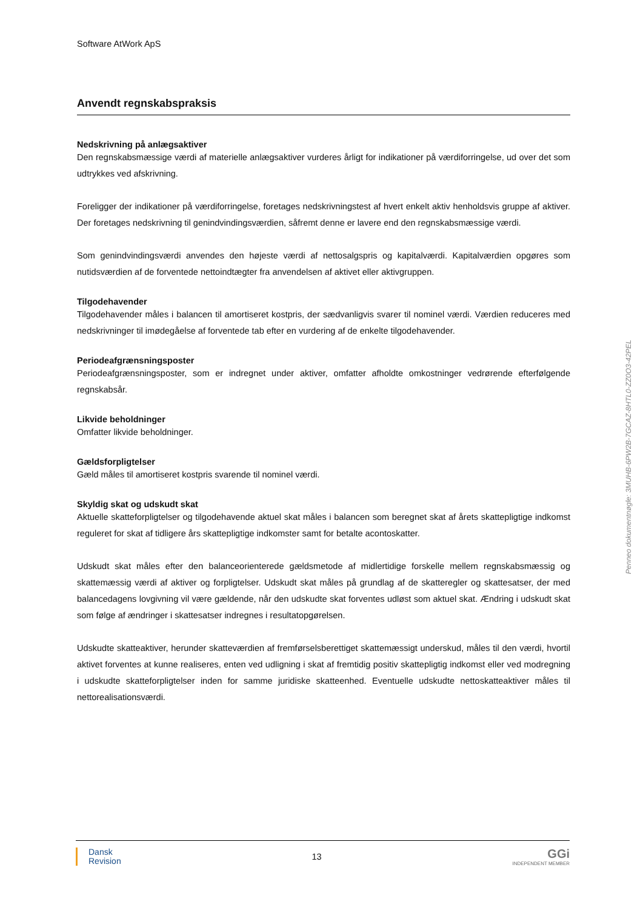Software AtWork ApS
Anvendt regnskabspraksis
Nedskrivning på anlægsaktiver
Den regnskabsmæssige værdi af materielle anlægsaktiver vurderes årligt for indikationer på værdiforringelse, ud over det som udtrykkes ved afskrivning.
Foreligger der indikationer på værdiforringelse, foretages nedskrivningstest af hvert enkelt aktiv henholdsvis gruppe af aktiver. Der foretages nedskrivning til genindvindingsværdien, såfremt denne er lavere end den regnskabsmæssige værdi.
Som genindvindingsværdi anvendes den højeste værdi af nettosalgspris og kapitalværdi. Kapitalværdien opgøres som nutidsværdien af de forventede nettoindtægter fra anvendelsen af aktivet eller aktivgruppen.
Tilgodehavender
Tilgodehavender måles i balancen til amortiseret kostpris, der sædvanligvis svarer til nominel værdi. Værdien reduceres med nedskrivninger til imødegåelse af forventede tab efter en vurdering af de enkelte tilgodehavender.
Periodeafgrænsningsposter
Periodeafgrænsningsposter, som er indregnet under aktiver, omfatter afholdte omkostninger vedrørende efterfølgende regnskabsår.
Likvide beholdninger
Omfatter likvide beholdninger.
Gældsforpligtelser
Gæld måles til amortiseret kostpris svarende til nominel værdi.
Skyldig skat og udskudt skat
Aktuelle skatteforpligtelser og tilgodehavende aktuel skat måles i balancen som beregnet skat af årets skattepligtige indkomst reguleret for skat af tidligere års skattepligtige indkomster samt for betalte acontoskatter.
Udskudt skat måles efter den balanceorienterede gældsmetode af midlertidige forskelle mellem regnskabsmæssig og skattemæssig værdi af aktiver og forpligtelser. Udskudt skat måles på grundlag af de skatteregler og skattesatser, der med balancedagens lovgivning vil være gældende, når den udskudte skat forventes udløst som aktuel skat. Ændring i udskudt skat som følge af ændringer i skattesatser indregnes i resultatopgørelsen.
Udskudte skatteaktiver, herunder skatteværdien af fremførselsberettiget skattemæssigt underskud, måles til den værdi, hvortil aktivet forventes at kunne realiseres, enten ved udligning i skat af fremtidig positiv skattepligtig indkomst eller ved modregning i udskudte skatteforpligtelser inden for samme juridiske skatteenhed. Eventuelle udskudte nettoskatteaktiver måles til nettorealisationsværdi.
Penneo dokumentnøgle: 3MUHB-6PW2B-7GCAZ-8HTL0-ZZ0O3-42PEL
Dansk
Revision
13
GGi
INDEPENDENT MEMBER